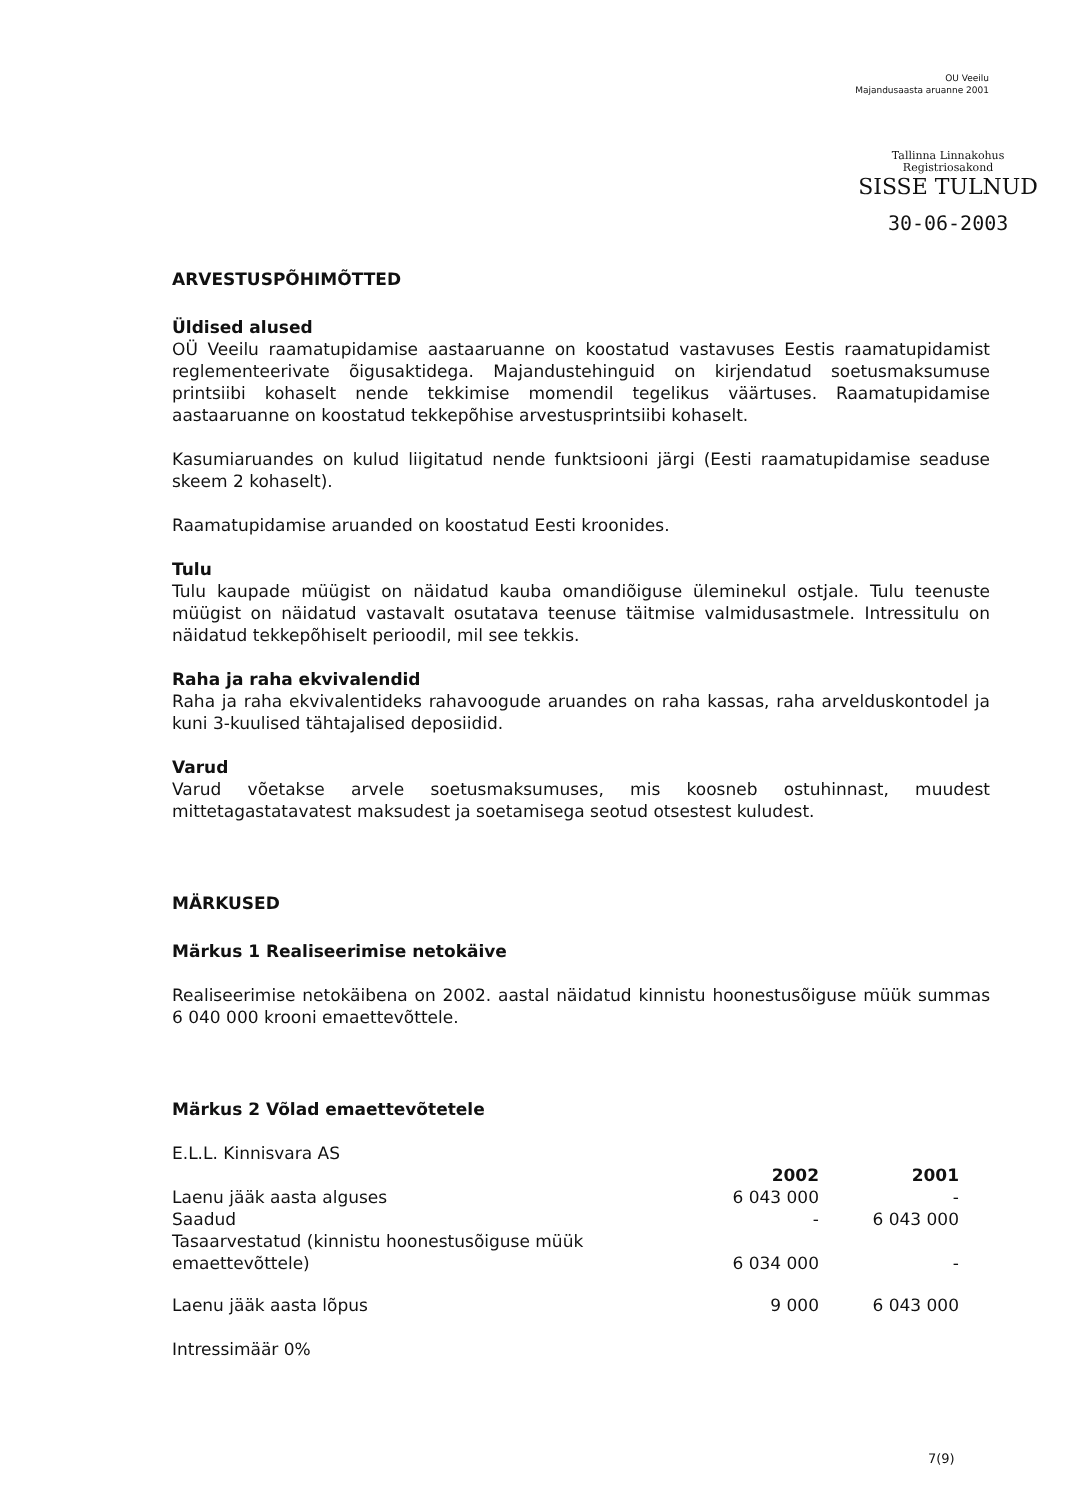OU Veeilu
Majandusaasta aruanne 2001
Tallinna Linnakohus
Registriosakond
SISSE TULNUD
30-06-2003
ARVESTUSPÕHIMÕTTED
Üldised alused
OÜ Veeilu raamatupidamise aastaaruanne on koostatud vastavuses Eestis raamatupidamist reglementeerivate õigusaktidega. Majandustehinguid on kirjendatud soetusmaksumuse printsiibi kohaselt nende tekkimise momendil tegelikus väärtuses. Raamatupidamise aastaaruanne on koostatud tekkepõhise arvestusprintsiibi kohaselt.
Kasumiaruandes on kulud liigitatud nende funktsiooni järgi (Eesti raamatupidamise seaduse skeem 2 kohaselt).
Raamatupidamise aruanded on koostatud Eesti kroonides.
Tulu
Tulu kaupade müügist on näidatud kauba omandiõiguse üleminekul ostjale. Tulu teenuste müügist on näidatud vastavalt osutatava teenuse täitmise valmidusastmele. Intressitulu on näidatud tekkepõhiselt perioodil, mil see tekkis.
Raha ja raha ekvivalendid
Raha ja raha ekvivalentideks rahavoogude aruandes on raha kassas, raha arvelduskontodel ja kuni 3-kuulised tähtajalised deposiidid.
Varud
Varud võetakse arvele soetusmaksumuses, mis koosneb ostuhinnast, muudest mittetagastatavatest maksudest ja soetamisega seotud otsestest kuludest.
MÄRKUSED
Märkus 1 Realiseerimise netokäive
Realiseerimise netokäibena on 2002. aastal näidatud kinnistu hoonestusõiguse müük summas 6 040 000 krooni emaettevõttele.
Märkus 2 Võlad emaettevõtetele
E.L.L. Kinnisvara AS
| | 2002 | 2001 |
| --- | --- | --- |
| Laenu jääk aasta alguses | 6 043 000 | - |
| Saadud | - | 6 043 000 |
| Tasaarvestatud (kinnistu hoonestusõiguse müük emaettevõttele) | 6 034 000 | - |
| Laenu jääk aasta lõpus | 9 000 | 6 043 000 |
Intressimäär 0%
7(9)